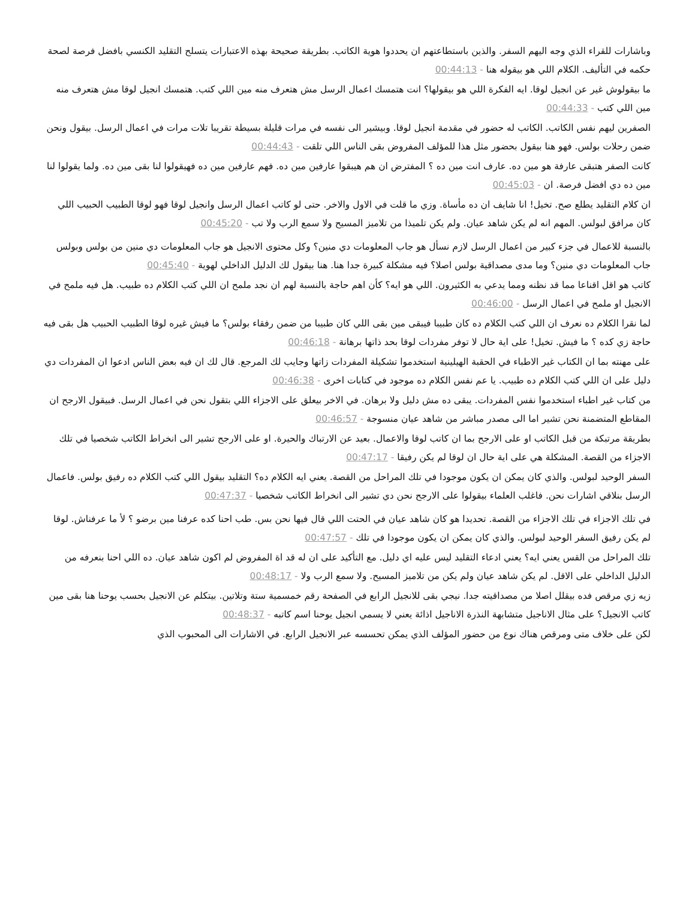وباشارات للقراء الذي وجه اليهم السفر. والذين باستطاعتهم ان يحددوا هوية الكاتب. بطريقة صحيحة بهذه الاعتبارات يتسلح التقليد الكنسي بافضل فرصة لصحة حكمه في التأليف. الكلام اللي هو بيقوله هنا - 00:44:13
ما بيقولوش غير عن انجيل لوقا. ايه الفكرة اللي هو بيقولها؟ انت هتمسك اعمال الرسل مش هتعرف منه مين اللي كتب. هتمسك انجيل لوقا مش هتعرف منه مين اللي كتب - 00:44:33
الصفرين ليهم نفس الكاتب. الكاتب له حضور في مقدمة انجيل لوقا. وبيشير الى نفسه في مرات قليلة بسيطة تقريبا تلات مرات في اعمال الرسل. بيقول ونحن ضمن رحلات بولس. فهو هنا بيقول بحضور مثل هذا للمؤلف المفروض بقى الناس اللي تلقت - 00:44:43
كانت الصفر هتبقى عارفة هو مين ده. عارف انت مين ده ؟ المفترض ان هم هيبقوا عارفين مين ده. فهم عارفين مين ده فهيقولوا لنا بقى مين ده. ولما يقولوا لنا مين ده دي افضل فرصة. ان - 00:45:03
ان كلام التقليد يطلع صح. تخيل! انا شايف ان ده مأساة. وزي ما قلت في الاول والاخر. حتى لو كاتب اعمال الرسل وانجيل لوقا فهو لوقا الطبيب الحبيب اللي كان مرافق لبولس. المهم انه لم يكن شاهد عيان. ولم يكن تلميذا من تلاميز المسيح ولا سمع الرب ولا تب - 00:45:20
بالنسبة للاعمال في جزء كبير من اعمال الرسل لازم نسأل هو جاب المعلومات دي منين؟ وكل محتوى الانجيل هو جاب المعلومات دي منين من بولس وبولس جاب المعلومات دي منين؟ وما مدى مصداقية بولس اصلا؟ فيه مشكلة كبيرة جدا هنا. هنا بيقول لك الدليل الداخلي لهوية - 00:45:40
كاتب هو اقل اقناعا مما قد نظنه ومما يدعي به الكثيرون. اللي هو ايه؟ كأن اهم حاجة بالنسبة لهم ان نجد ملمح ان اللي كتب الكلام ده طبيب. هل فيه ملمح في الانجيل او ملمح في اعمال الرسل - 00:46:00
لما نقرا الكلام ده نعرف ان اللي كتب الكلام ده كان طبيبا فيبقى مين بقى اللي كان طبيبا من ضمن رفقاء بولس؟ ما فيش غيره لوقا الطبيب الحبيب هل بقى فيه حاجة زي كده ؟ ما فيش. تخيل! على اية حال لا توفر مفردات لوقا بحد ذاتها برهانة - 00:46:18
على مهنته بما ان الكتاب غير الاطباء في الحقبة الهيلينية استخدموا تشكيلة المفردات زاتها وجايب لك المرجع. قال لك ان فيه بعض الناس ادعوا ان المفردات دي دليل على ان اللي كتب الكلام ده طبيب. يا عم نفس الكلام ده موجود في كتابات اخرى - 00:46:38
من كتاب غير اطباء استخدموا نفس المفردات. يبقى ده مش دليل ولا برهان. في الاخر بيعلق على الاجزاء اللي بتقول نحن في اعمال الرسل. فبيقول الارجح ان المقاطع المتضمنة نحن تشير اما الى مصدر مباشر من شاهد عيان منسوجة - 00:46:57
بطريقة مرتبكة من قبل الكاتب او على الارجح بما ان كاتب لوقا والاعمال. بعيد عن الارتباك والحيرة. او على الارجح تشير الى انخراط الكاتب شخصيا في تلك الاجزاء من القصة. المشكلة هي على اية حال ان لوقا لم يكن رفيقا - 00:47:17
السفر الوحيد لبولس. والذي كان يمكن ان يكون موجودا في تلك المراحل من القصة. يعني ايه الكلام ده؟ التقليد بيقول اللي كتب الكلام ده رفيق بولس. فاعمال الرسل بنلاقي اشارات نحن. فاغلب العلماء بيقولوا على الارجح نحن دي تشير الى انخراط الكاتب شخصيا - 00:47:37
في تلك الاجزاء في تلك الاجزاء من القصة. تحديدا هو كان شاهد عيان في الحتت اللي قال فيها نحن بس. طب احنا كده عرفنا مين برضو ؟ لأ ما عرفناش. لوقا لم يكن رفيق السفر الوحيد لبولس. والذي كان يمكن ان يكون موجودا في تلك - 00:47:57
تلك المراحل من القس يعني ايه؟ يعني ادعاء التقليد ليس عليه اي دليل. مع التأكيد على ان له قد اة المفروض لم اكون شاهد عيان. ده اللي احنا بنعرفه من الدليل الداخلي على الاقل. لم يكن شاهد عيان ولم يكن من تلاميز المسيح. ولا سمع الرب ولا - 00:48:17
زيه زي مرقص فده بيقلل اصلا من مصداقيته جدا. نيجي بقى للانجيل الرابع في الصفحة رقم خمسمية ستة وتلاتين. بيتكلم عن الانجيل بحسب يوحنا هنا بقى مين كاتب الانجيل؟ على مثال الاناجيل متشابهة النذرة الاناجيل اذائة يعني لا يسمي انجيل يوحنا اسم كاتبه - 00:48:37
لكن على خلاف متى ومرقص هناك نوع من حضور المؤلف الذي يمكن تحسسه عبر الانجيل الرابع. في الاشارات الى المحبوب الذي